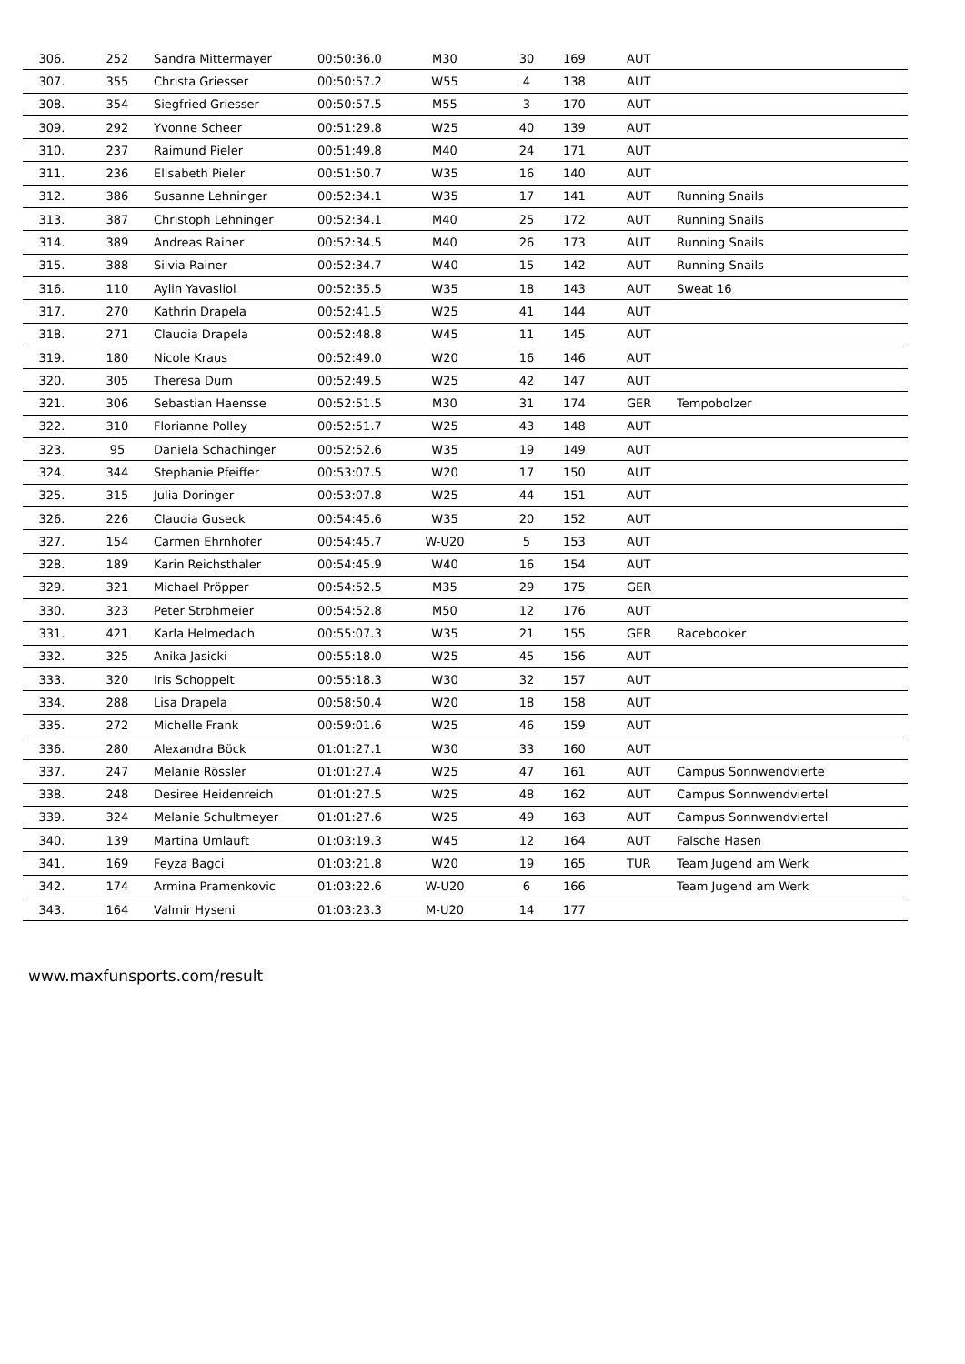| 306. | 252 | Sandra Mittermayer | 00:50:36.0 | M30 | 30 | 169 | AUT | |
| 307. | 355 | Christa Griesser | 00:50:57.2 | W55 | 4 | 138 | AUT | |
| 308. | 354 | Siegfried Griesser | 00:50:57.5 | M55 | 3 | 170 | AUT | |
| 309. | 292 | Yvonne Scheer | 00:51:29.8 | W25 | 40 | 139 | AUT | |
| 310. | 237 | Raimund Pieler | 00:51:49.8 | M40 | 24 | 171 | AUT | |
| 311. | 236 | Elisabeth Pieler | 00:51:50.7 | W35 | 16 | 140 | AUT | |
| 312. | 386 | Susanne Lehninger | 00:52:34.1 | W35 | 17 | 141 | AUT | Running Snails |
| 313. | 387 | Christoph Lehninger | 00:52:34.1 | M40 | 25 | 172 | AUT | Running Snails |
| 314. | 389 | Andreas Rainer | 00:52:34.5 | M40 | 26 | 173 | AUT | Running Snails |
| 315. | 388 | Silvia Rainer | 00:52:34.7 | W40 | 15 | 142 | AUT | Running Snails |
| 316. | 110 | Aylin Yavasliol | 00:52:35.5 | W35 | 18 | 143 | AUT | Sweat 16 |
| 317. | 270 | Kathrin Drapela | 00:52:41.5 | W25 | 41 | 144 | AUT | |
| 318. | 271 | Claudia Drapela | 00:52:48.8 | W45 | 11 | 145 | AUT | |
| 319. | 180 | Nicole Kraus | 00:52:49.0 | W20 | 16 | 146 | AUT | |
| 320. | 305 | Theresa Dum | 00:52:49.5 | W25 | 42 | 147 | AUT | |
| 321. | 306 | Sebastian Haensse | 00:52:51.5 | M30 | 31 | 174 | GER | Tempobolzer |
| 322. | 310 | Florianne Polley | 00:52:51.7 | W25 | 43 | 148 | AUT | |
| 323. | 95 | Daniela Schachinger | 00:52:52.6 | W35 | 19 | 149 | AUT | |
| 324. | 344 | Stephanie Pfeiffer | 00:53:07.5 | W20 | 17 | 150 | AUT | |
| 325. | 315 | Julia Doringer | 00:53:07.8 | W25 | 44 | 151 | AUT | |
| 326. | 226 | Claudia Guseck | 00:54:45.6 | W35 | 20 | 152 | AUT | |
| 327. | 154 | Carmen Ehrnhofer | 00:54:45.7 | W-U20 | 5 | 153 | AUT | |
| 328. | 189 | Karin Reichsthaler | 00:54:45.9 | W40 | 16 | 154 | AUT | |
| 329. | 321 | Michael Pröpper | 00:54:52.5 | M35 | 29 | 175 | GER | |
| 330. | 323 | Peter Strohmeier | 00:54:52.8 | M50 | 12 | 176 | AUT | |
| 331. | 421 | Karla Helmedach | 00:55:07.3 | W35 | 21 | 155 | GER | Racebooker |
| 332. | 325 | Anika Jasicki | 00:55:18.0 | W25 | 45 | 156 | AUT | |
| 333. | 320 | Iris Schoppelt | 00:55:18.3 | W30 | 32 | 157 | AUT | |
| 334. | 288 | Lisa Drapela | 00:58:50.4 | W20 | 18 | 158 | AUT | |
| 335. | 272 | Michelle Frank | 00:59:01.6 | W25 | 46 | 159 | AUT | |
| 336. | 280 | Alexandra Böck | 01:01:27.1 | W30 | 33 | 160 | AUT | |
| 337. | 247 | Melanie Rössler | 01:01:27.4 | W25 | 47 | 161 | AUT | Campus Sonnwendvierte |
| 338. | 248 | Desiree Heidenreich | 01:01:27.5 | W25 | 48 | 162 | AUT | Campus Sonnwendviertel |
| 339. | 324 | Melanie Schultmeyer | 01:01:27.6 | W25 | 49 | 163 | AUT | Campus Sonnwendviertel |
| 340. | 139 | Martina Umlauft | 01:03:19.3 | W45 | 12 | 164 | AUT | Falsche Hasen |
| 341. | 169 | Feyza Bagci | 01:03:21.8 | W20 | 19 | 165 | TUR | Team Jugend am Werk |
| 342. | 174 | Armina Pramenkovic | 01:03:22.6 | W-U20 | 6 | 166 | | Team Jugend am Werk |
| 343. | 164 | Valmir Hyseni | 01:03:23.3 | M-U20 | 14 | 177 | | |
www.maxfunsports.com/result